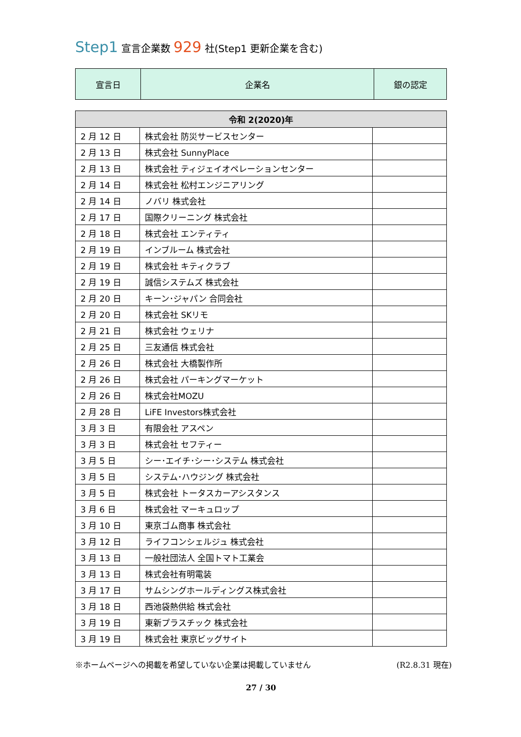Step1 宣言企業数 929 社(Step1 更新企業を含む)
| 宣言日 | 企業名 | 銀の認定 |
| 令和 2(2020)年 | | |
| --- | --- | --- |
| 2 月 12 日 | 株式会社 防災サービスセンター | |
| 2 月 13 日 | 株式会社 SunnyPlace | |
| 2 月 13 日 | 株式会社 ティジェイオペレーションセンター | |
| 2 月 14 日 | 株式会社 松村エンジニアリング | |
| 2 月 14 日 | ノバリ 株式会社 | |
| 2 月 17 日 | 国際クリーニング 株式会社 | |
| 2 月 18 日 | 株式会社 エンティティ | |
| 2 月 19 日 | インブルーム 株式会社 | |
| 2 月 19 日 | 株式会社 キティクラブ | |
| 2 月 19 日 | 誠信システムズ 株式会社 | |
| 2 月 20 日 | キーン･ジャパン 合同会社 | |
| 2 月 20 日 | 株式会社 SKリモ | |
| 2 月 21 日 | 株式会社 ウェリナ | |
| 2 月 25 日 | 三友通信 株式会社 | |
| 2 月 26 日 | 株式会社 大橋製作所 | |
| 2 月 26 日 | 株式会社 パーキングマーケット | |
| 2 月 26 日 | 株式会社MOZU | |
| 2 月 28 日 | LiFE Investors株式会社 | |
| 3 月 3 日 | 有限会社 アスペン | |
| 3 月 3 日 | 株式会社 セフティー | |
| 3 月 5 日 | シー･エイチ･シー･システム 株式会社 | |
| 3 月 5 日 | システム･ハウジング 株式会社 | |
| 3 月 5 日 | 株式会社 トータスカーアシスタンス | |
| 3 月 6 日 | 株式会社 マーキュロップ | |
| 3 月 10 日 | 東京ゴム商事 株式会社 | |
| 3 月 12 日 | ライフコンシェルジュ 株式会社 | |
| 3 月 13 日 | 一般社団法人 全国トマト工業会 | |
| 3 月 13 日 | 株式会社有明電装 | |
| 3 月 17 日 | サムシングホールディングス株式会社 | |
| 3 月 18 日 | 西池袋熱供給 株式会社 | |
| 3 月 19 日 | 東新プラスチック 株式会社 | |
| 3 月 19 日 | 株式会社 東京ビッグサイト | |
※ホームページへの掲載を希望していない企業は掲載していません (R2.8.31 現在)
27 / 30